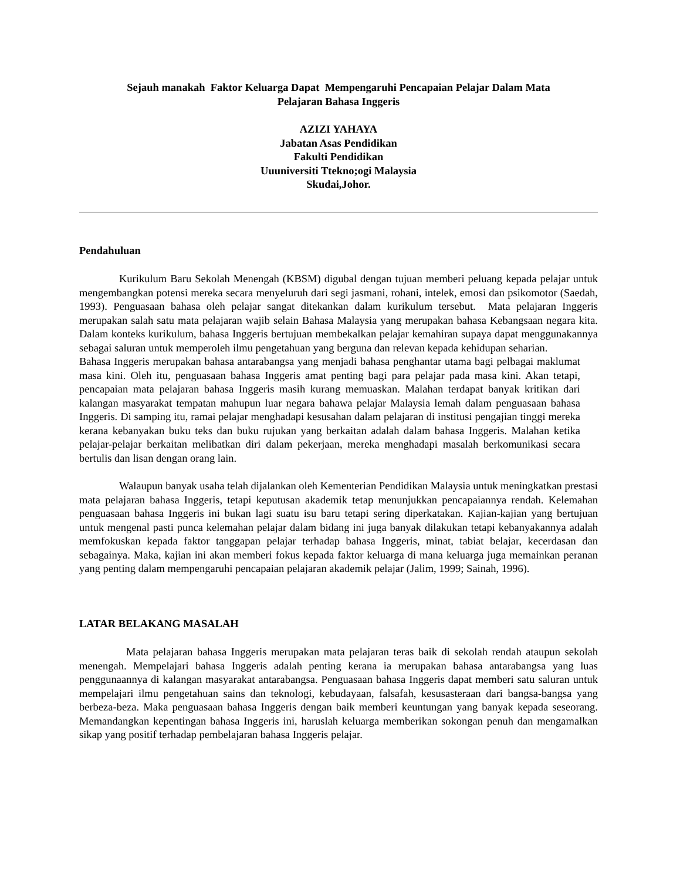Sejauh manakah Faktor Keluarga Dapat Mempengaruhi Pencapaian Pelajar Dalam Mata
Pelajaran Bahasa Inggeris
AZIZI YAHAYA
Jabatan Asas Pendidikan
Fakulti Pendidikan
Uuuniversiti Ttekno;ogi Malaysia
Skudai,Johor.
Pendahuluan
Kurikulum Baru Sekolah Menengah (KBSM) digubal dengan tujuan memberi peluang kepada pelajar untuk mengembangkan potensi mereka secara menyeluruh dari segi jasmani, rohani, intelek, emosi dan psikomotor (Saedah, 1993). Penguasaan bahasa oleh pelajar sangat ditekankan dalam kurikulum tersebut. Mata pelajaran Inggeris merupakan salah satu mata pelajaran wajib selain Bahasa Malaysia yang merupakan bahasa Kebangsaan negara kita. Dalam konteks kurikulum, bahasa Inggeris bertujuan membekalkan pelajar kemahiran supaya dapat menggunakannya sebagai saluran untuk memperoleh ilmu pengetahuan yang berguna dan relevan kepada kehidupan seharian.
Bahasa Inggeris merupakan bahasa antarabangsa yang menjadi bahasa penghantar utama bagi pelbagai maklumat masa kini. Oleh itu, penguasaan bahasa Inggeris amat penting bagi para pelajar pada masa kini. Akan tetapi, pencapaian mata pelajaran bahasa Inggeris masih kurang memuaskan. Malahan terdapat banyak kritikan dari kalangan masyarakat tempatan mahupun luar negara bahawa pelajar Malaysia lemah dalam penguasaan bahasa Inggeris. Di samping itu, ramai pelajar menghadapi kesusahan dalam pelajaran di institusi pengajian tinggi mereka kerana kebanyakan buku teks dan buku rujukan yang berkaitan adalah dalam bahasa Inggeris. Malahan ketika pelajar-pelajar berkaitan melibatkan diri dalam pekerjaan, mereka menghadapi masalah berkomunikasi secara bertulis dan lisan dengan orang lain.
Walaupun banyak usaha telah dijalankan oleh Kementerian Pendidikan Malaysia untuk meningkatkan prestasi mata pelajaran bahasa Inggeris, tetapi keputusan akademik tetap menunjukkan pencapaiannya rendah. Kelemahan penguasaan bahasa Inggeris ini bukan lagi suatu isu baru tetapi sering diperkatakan. Kajian-kajian yang bertujuan untuk mengenal pasti punca kelemahan pelajar dalam bidang ini juga banyak dilakukan tetapi kebanyakannya adalah memfokuskan kepada faktor tanggapan pelajar terhadap bahasa Inggeris, minat, tabiat belajar, kecerdasan dan sebagainya. Maka, kajian ini akan memberi fokus kepada faktor keluarga di mana keluarga juga memainkan peranan yang penting dalam mempengaruhi pencapaian pelajaran akademik pelajar (Jalim, 1999; Sainah, 1996).
LATAR BELAKANG MASALAH
Mata pelajaran bahasa Inggeris merupakan mata pelajaran teras baik di sekolah rendah ataupun sekolah menengah. Mempelajari bahasa Inggeris adalah penting kerana ia merupakan bahasa antarabangsa yang luas penggunaannya di kalangan masyarakat antarabangsa. Penguasaan bahasa Inggeris dapat memberi satu saluran untuk mempelajari ilmu pengetahuan sains dan teknologi, kebudayaan, falsafah, kesusasteraan dari bangsa-bangsa yang berbeza-beza. Maka penguasaan bahasa Inggeris dengan baik memberi keuntungan yang banyak kepada seseorang. Memandangkan kepentingan bahasa Inggeris ini, haruslah keluarga memberikan sokongan penuh dan mengamalkan sikap yang positif terhadap pembelajaran bahasa Inggeris pelajar.